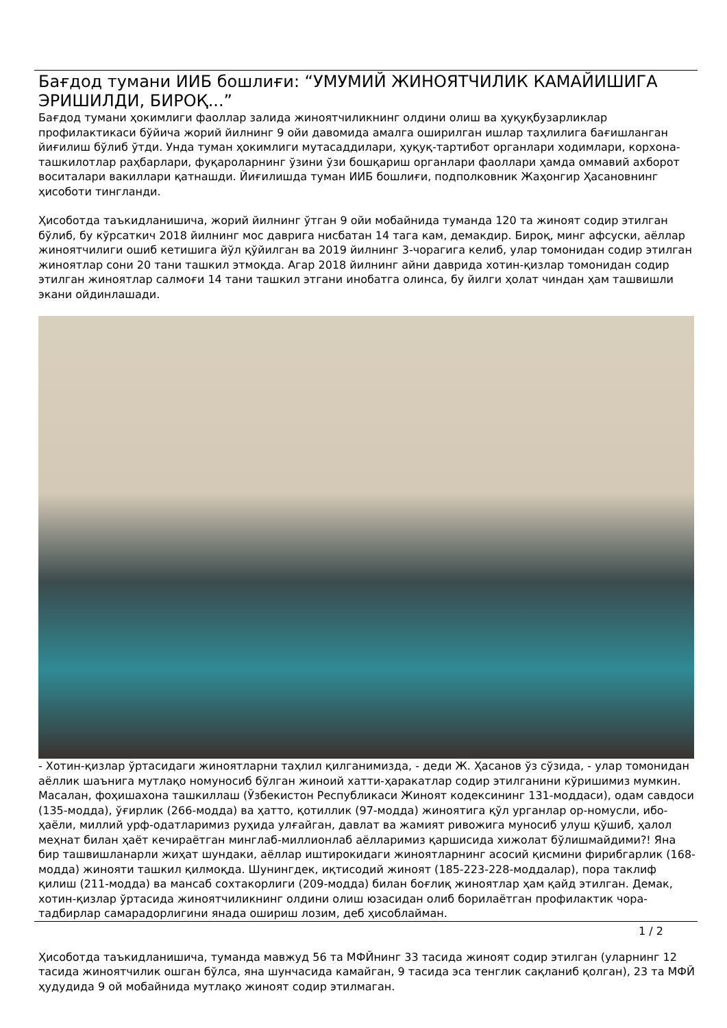Бағдод тумани ИИБ бошлиғи: “УМУМИЙ ЖИНОЯТЧИЛИК КАМАЙИШИГА ЭРИШИЛДИ, БИРОҚ...”
Бағдод тумани ҳокимлиги фаоллар залида жиноятчиликнинг олдини олиш ва ҳуқуқбузарликлар профилактикаси бўйича жорий йилнинг 9 ойи давомида амалга оширилган ишлар таҳлилига бағишланган йиғилиш бўлиб ўтди. Унда туман ҳокимлиги мутасаддилари, ҳуқуқ-тартибот органлари ходимлари, корхона-ташкилотлар раҳбарлари, фуқароларнинг ўзини ўзи бошқариш органлари фаоллари ҳамда оммавий ахборот воситалари вакиллари қатнашди. Йиғилишда туман ИИБ бошлиғи, подполковник Жаҳонгир Ҳасановнинг ҳисоботи тингланди.
Ҳисоботда таъкидланишича, жорий йилнинг ўтган 9 ойи мобайнида туманда 120 та жиноят содир этилган бўлиб, бу кўрсаткич 2018 йилнинг мос даврига нисбатан 14 тага кам, демакдир. Бироқ, минг афсуски, аёллар жиноятчилиги ошиб кетишига йўл қўйилган ва 2019 йилнинг 3-чорагига келиб, улар томонидан содир этилган жиноятлар сони 20 тани ташкил этмоқда. Агар 2018 йилнинг айни даврида хотин-қизлар томонидан содир этилган жиноятлар салмоғи 14 тани ташкил этгани инобатга олинса, бу йилги ҳолат чиндан ҳам ташвишли экани ойдинлашади.
- Хотин-қизлар ўртасидаги жиноятларни таҳлил қилганимизда, - деди Ж. Ҳасанов ўз сўзида, - улар томонидан аёллик шаънига мутлақо номуносиб бўлган жиноий хатти-ҳаракатлар содир этилганини кўришимиз мумкин. Масалан, фоҳишахона ташкиллаш (Ўзбекистон Республикаси Жиноят кодексининг 131-моддаси), одам савдоси (135-модда), ўғирлик (266-модда) ва ҳатто, қотиллик (97-модда) жиноятига қўл урганлар ор-номусли, ибо-ҳаёли, миллий урф-одатларимиз руҳида улғайган, давлат ва жамият ривожига муносиб улуш қўшиб, ҳалол меҳнат билан ҳаёт кечираётган минглаб-миллионлаб аёлларимиз қаршисида хижолат бўлишмайдими?! Яна бир ташвишланарли жиҳат шундаки, аёллар иштирокидаги жиноятларнинг асосий қисмини фирибгарлик (168-модда) жинояти ташкил қилмоқда. Шунингдек, иқтисодий жиноят (185-223-228-моддалар), пора таклиф қилиш (211-модда) ва мансаб сохтакорлиги (209-модда) билан боғлиқ жиноятлар ҳам қайд этилган. Демак, хотин-қизлар ўртасида жиноятчиликнинг олдини олиш юзасидан олиб борилаётган профилактик чора-тадбирлар самарадорлигини янада ошириш лозим, деб ҳисоблайман.
1 / 2
Ҳисоботда таъкидланишича, туманда мавжуд 56 та МФЙнинг 33 тасида жиноят содир этилган (уларнинг 12 тасида жиноятчилик ошган бўлса, яна шунчасида камайган, 9 тасида эса тенглик сақланиб қолган), 23 та МФЙ ҳудудида 9 ой мобайнида мутлақо жиноят содир этилмаган.